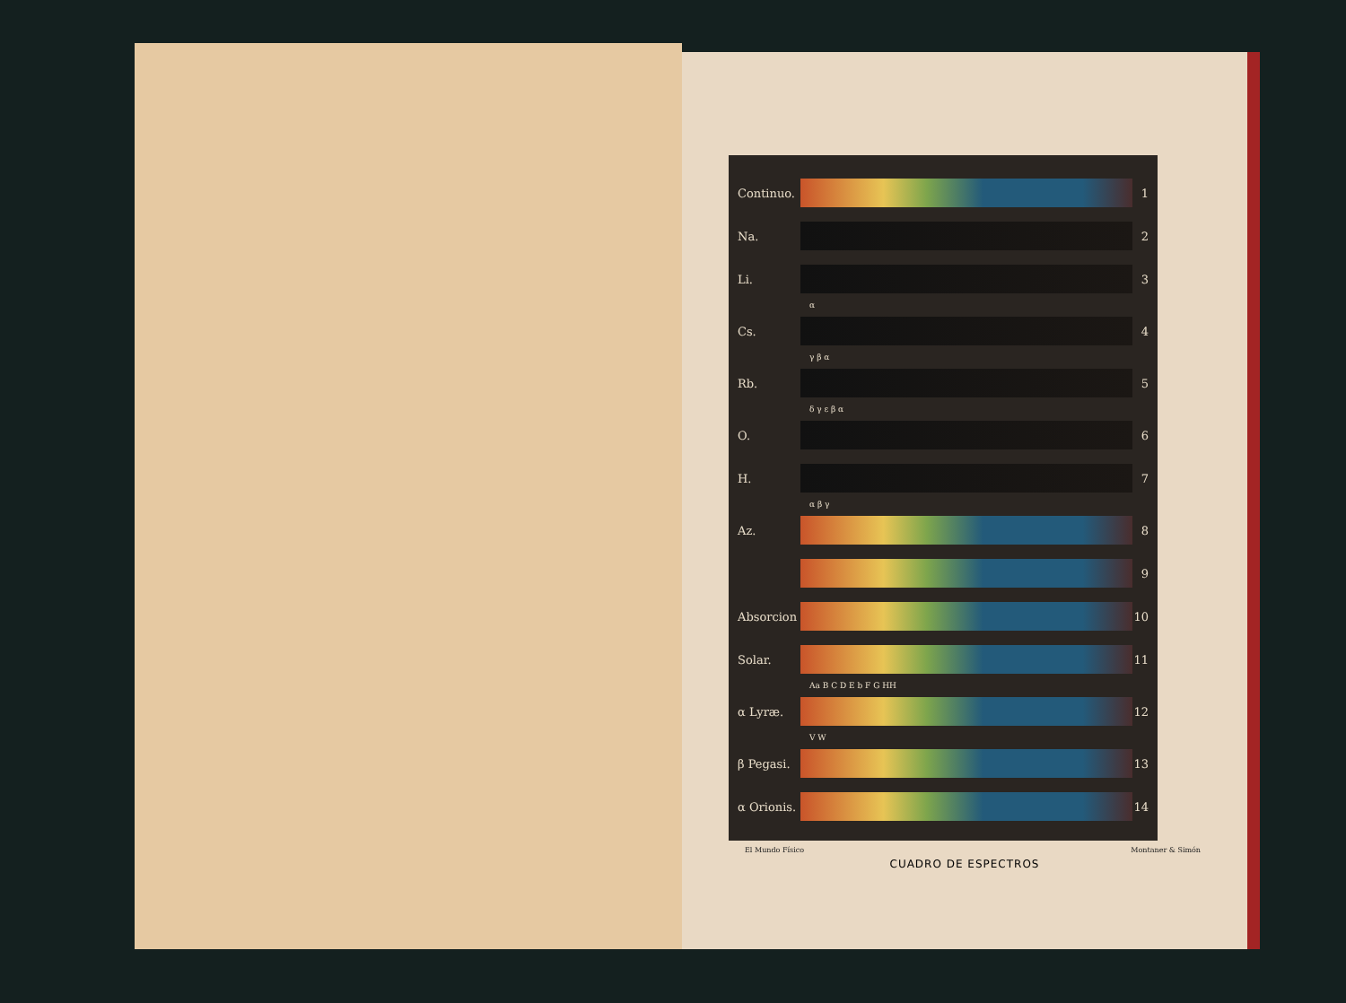Continuo.
1
Na. 2
Li. 3
α
Cs. 4
γ β α
Rb. 5
δ γ ε β α
O. 6
H. 7
α β γ
Az. 8
9
Absorcion
10
Solar. 11
Aa B C D E b F G HH
α Lyræ. 12
V W
β Pegasi.
13
α Orionis.
14
El Mundo Físico Montaner & Simón
CUADRO DE ESPECTROS